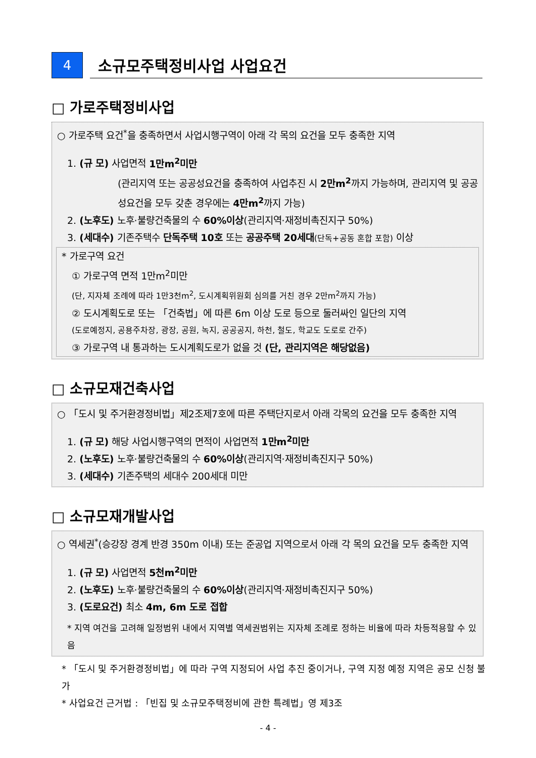4
소규모주택정비사업 사업요건
□ 가로주택정비사업
○ 가로주택 요건<sup>*</sup>을 충족하면서 사업시행구역이 아래 각 목의 요건을 모두 충족한 지역
1. (규 모) 사업면적 1만m<sup>2</sup>미만
(관리지역 또는 공공성요건을 충족하여 사업추진 시 2만m<sup>2</sup>까지 가능하며, 관리지역 및 공공성요건을 모두 갖춘 경우에는 4만m<sup>2</sup>까지 가능)
2. (노후도) 노후·불량건축물의 수 60%이상(관리지역·재정비촉진지구 50%)
3. (세대수) 기존주택수 단독주택 10호 또는 공공주택 20세대(단독+공동 혼합 포함) 이상
* 가로구역 요건
① 가로구역 면적 1만m<sup>2</sup>미만
(단, 지자체 조례에 따라 1만3천m<sup>2</sup>, 도시계획위원회 심의를 거친 경우 2만m<sup>2</sup>까지 가능)
② 도시계획도로 또는 「건축법」에 따른 6m 이상 도로 등으로 둘러싸인 일단의 지역
(도로예정지, 공용주차장, 광장, 공원, 녹지, 공공공지, 하천, 철도, 학교도 도로로 간주)
③ 가로구역 내 통과하는 도시계획도로가 없을 것 (단, 관리지역은 해당없음)
□ 소규모재건축사업
○ 「도시 및 주거환경정비법」제2조제7호에 따른 주택단지로서 아래 각목의 요건을 모두 충족한 지역
1. (규 모) 해당 사업시행구역의 면적이 사업면적 1만m<sup>2</sup>미만
2. (노후도) 노후·불량건축물의 수 60%이상(관리지역·재정비촉진지구 50%)
3. (세대수) 기존주택의 세대수 200세대 미만
□ 소규모재개발사업
○ 역세권<sup>*</sup>(승강장 경계 반경 350m 이내) 또는 준공업 지역으로서 아래 각 목의 요건을 모두 충족한 지역
1. (규 모) 사업면적 5천m<sup>2</sup>미만
2. (노후도) 노후·불량건축물의 수 60%이상(관리지역·재정비촉진지구 50%)
3. (도로요건) 최소 4m, 6m 도로 접합
* 지역 여건을 고려해 일정범위 내에서 지역별 역세권범위는 지자체 조례로 정하는 비율에 따라 차등적용할 수 있음
* 「도시 및 주거환경정비법」에 따라 구역 지정되어 사업 추진 중이거나, 구역 지정 예정 지역은 공모 신청 불가
* 사업요건 근거법 : 「빈집 및 소규모주택정비에 관한 특례법」영 제3조
- 4 -